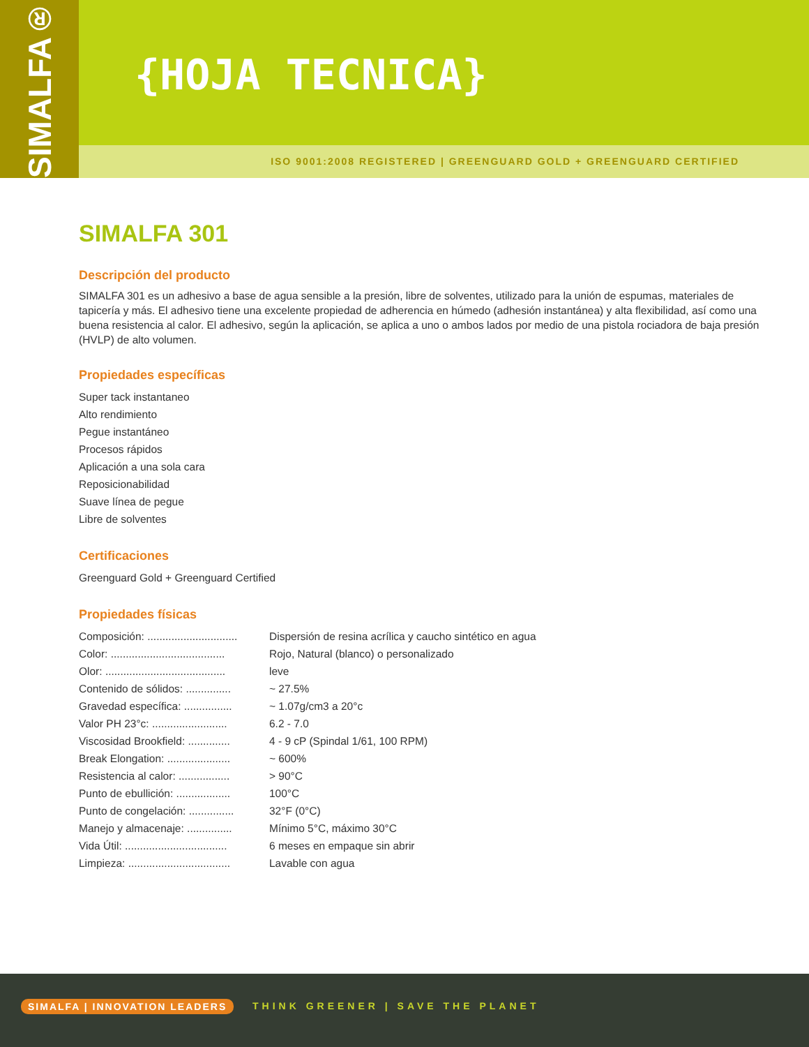SIMALFA®
{HOJA TECNICA}
ISO 9001:2008 REGISTERED | GREENGUARD GOLD + GREENGUARD CERTIFIED
SIMALFA 301
Descripción del producto
SIMALFA 301 es un adhesivo a base de agua sensible a la presión, libre de solventes, utilizado para la unión de espumas, materiales de tapicería y más. El adhesivo tiene una excelente propiedad de adherencia en húmedo (adhesión instantánea) y alta flexibilidad, así como una buena resistencia al calor. El adhesivo, según la aplicación, se aplica a uno o ambos lados por medio de una pistola rociadora de baja presión (HVLP) de alto volumen.
Propiedades específicas
Super tack instantaneo
Alto rendimiento
Pegue instantáneo
Procesos rápidos
Aplicación a una sola cara
Reposicionabilidad
Suave línea de pegue
Libre de solventes
Certificaciones
Greenguard Gold + Greenguard Certified
Propiedades físicas
| Composición: .............................. | Dispersión de resina acrílica y caucho sintético en agua |
| Color: ...................................... | Rojo, Natural (blanco) o personalizado |
| Olor: ........................................ | leve |
| Contenido de sólidos: ............... | ~ 27.5% |
| Gravedad específica: ................ | ~ 1.07g/cm3 a 20°c |
| Valor PH 23°c: ......................... | 6.2 - 7.0 |
| Viscosidad Brookfield: .............. | 4 - 9 cP (Spindal 1/61, 100 RPM) |
| Break Elongation: ..................... | ~ 600% |
| Resistencia al calor: ................. | > 90°C |
| Punto de ebullición: .................. | 100°C |
| Punto de congelación: ............... | 32°F (0°C) |
| Manejo y almacenaje: ............... | Mínimo 5°C, máximo 30°C |
| Vida Útil: .................................. | 6 meses en empaque sin abrir |
| Limpieza: .................................. | Lavable con agua |
SIMALFA | INNOVATION LEADERS THINK GREENER | SAVE THE PLANET